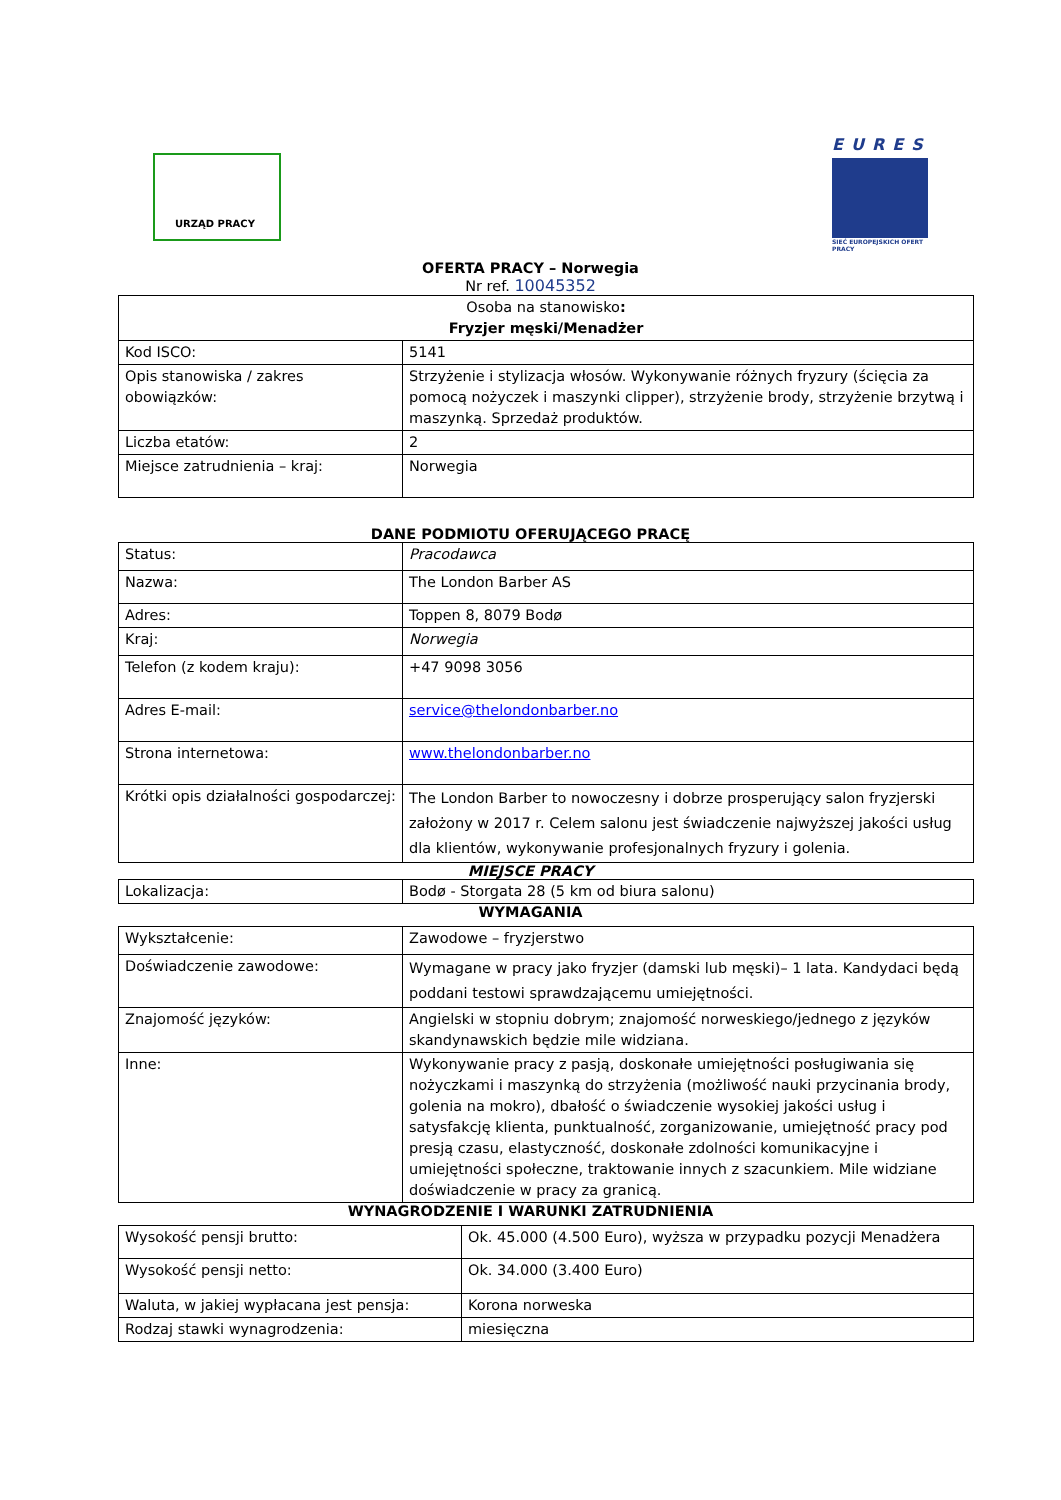URZĄD PRACY
EURES
SIEĆ EUROPEJSKICH OFERT PRACY
OFERTA PRACY – Norwegia
Nr ref. 10045352
| Osoba na stanowisko : Fryzjer męski/Menadżer | |
| Kod ISCO: | 5141 |
| Opis stanowiska / zakres obowiązków: | Strzyżenie i stylizacja włosów. Wykonywanie różnych fryzury (ścięcia za pomocą nożyczek i maszynki clipper), strzyżenie brody, strzyżenie brzytwą i maszynką. Sprzedaż produktów. |
| Liczba etatów: | 2 |
| Miejsce zatrudnienia – kraj: | Norwegia |
DANE PODMIOTU OFERUJĄCEGO PRACĘ
| Status: | Pracodawca |
| Nazwa: | The London Barber AS |
| Adres: | Toppen 8, 8079 Bodø |
| Kraj: | Norwegia |
| Telefon (z kodem kraju): | +47 9098 3056 |
| Adres E-mail: | service@thelondonbarber.no |
| Strona internetowa: | www.thelondonbarber.no |
| Krótki opis działalności gospodarczej: | The London Barber to nowoczesny i dobrze prosperujący salon fryzjerski założony w 2017 r. Celem salonu jest świadczenie najwyższej jakości usług dla klientów, wykonywanie profesjonalnych fryzury i golenia. |
MIEJSCE PRACY
| Lokalizacja: | Bodø - Storgata 28 (5 km od biura salonu) |
WYMAGANIA
| Wykształcenie: | Zawodowe – fryzjerstwo |
| Doświadczenie zawodowe: | Wymagane w pracy jako fryzjer (damski lub męski)– 1 lata. Kandydaci będą poddani testowi sprawdzającemu umiejętności. |
| Znajomość języków: | Angielski w stopniu dobrym; znajomość norweskiego/jednego z języków skandynawskich będzie mile widziana. |
| Inne: | Wykonywanie pracy z pasją, doskonałe umiejętności posługiwania się nożyczkami i maszynką do strzyżenia (możliwość nauki przycinania brody, golenia na mokro), dbałość o świadczenie wysokiej jakości usług i satysfakcję klienta, punktualność, zorganizowanie, umiejętność pracy pod presją czasu, elastyczność, doskonałe zdolności komunikacyjne i umiejętności społeczne, traktowanie innych z szacunkiem. Mile widziane doświadczenie w pracy za granicą. |
WYNAGRODZENIE I WARUNKI ZATRUDNIENIA
| Wysokość pensji brutto: | Ok. 45.000 (4.500 Euro), wyższa w przypadku pozycji Menadżera |
| Wysokość pensji netto: | Ok. 34.000 (3.400 Euro) |
| Waluta, w jakiej wypłacana jest pensja: | Korona norweska |
| Rodzaj stawki wynagrodzenia: | miesięczna |